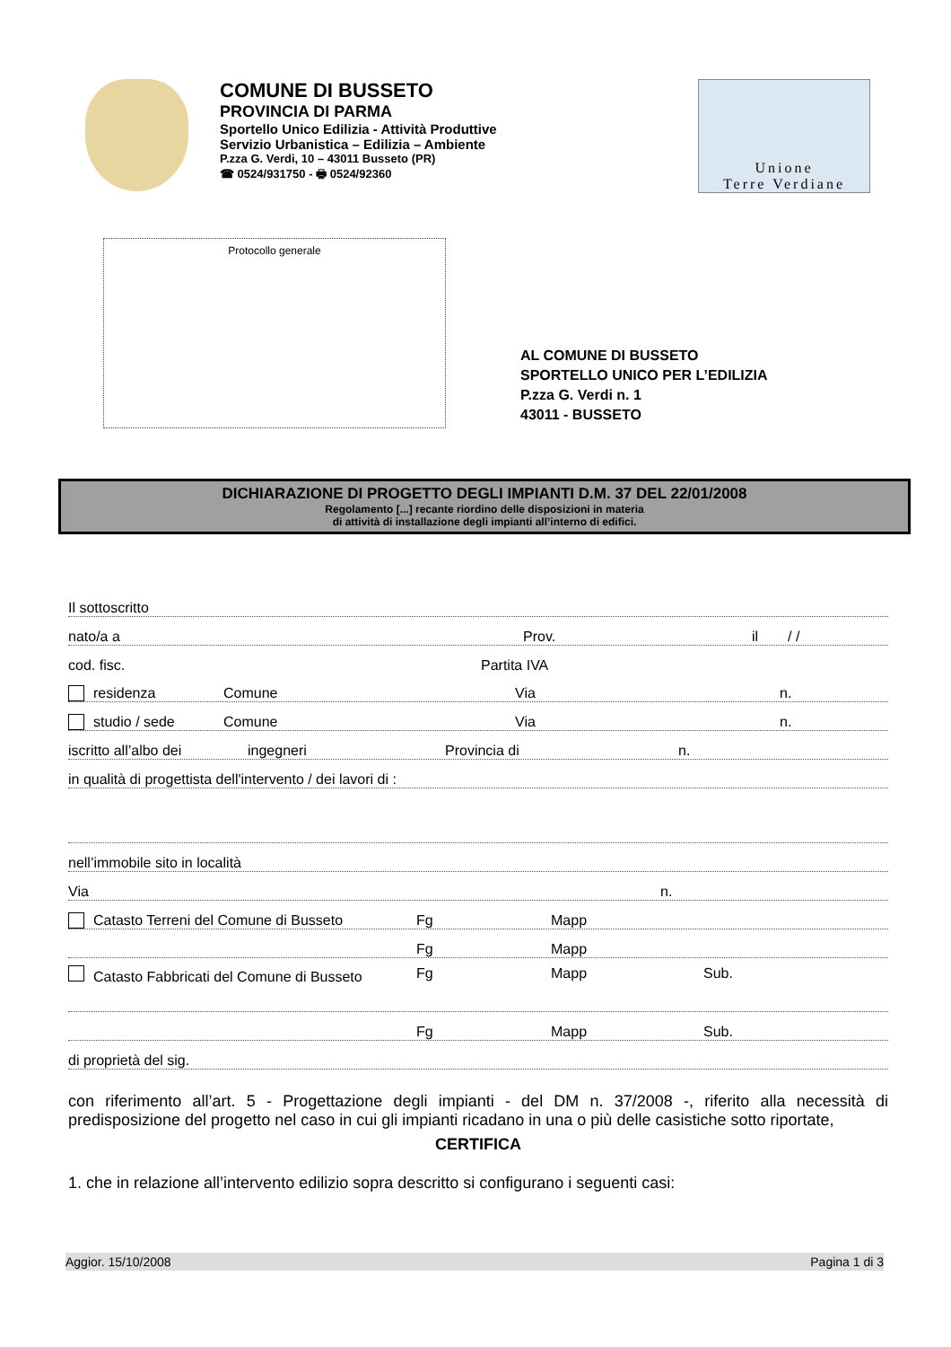COMUNE DI BUSSETO
PROVINCIA DI PARMA
Sportello Unico Edilizia - Attività Produttive
Servizio Urbanistica – Edilizia – Ambiente
P.zza G. Verdi, 10 – 43011 Busseto (PR)
☎ 0524/931750 - 🖶 0524/92360
Unione
Terre Verdiane
Protocollo generale
AL COMUNE DI BUSSETO
SPORTELLO UNICO PER L’EDILIZIA
P.zza G. Verdi n. 1
43011 - BUSSETO
DICHIARAZIONE DI PROGETTO DEGLI IMPIANTI D.M. 37 DEL 22/01/2008
Regolamento [...] recante riordino delle disposizioni in materia
di attività di installazione degli impianti all’interno di edifici.
Il sottoscritto
nato/a a Prov. il / /
cod. fisc. Partita IVA
residenza Comune Via n.
studio / sede Comune Via n.
iscritto all’albo dei ingegneri Provincia di n.
in qualità di progettista dell'intervento / dei lavori di :
nell’immobile sito in località
Via n.
Catasto Terreni del Comune di Busseto Fg Mapp
Fg Mapp
Catasto Fabbricati del Comune di Busseto Fg Mapp Sub.
Fg Mapp Sub.
di proprietà del sig.
con riferimento all’art. 5 - Progettazione degli impianti - del DM n. 37/2008 -, riferito alla necessità di predisposizione del progetto nel caso in cui gli impianti ricadano in una o più delle casistiche sotto riportate,
CERTIFICA
1. che in relazione all’intervento edilizio sopra descritto si configurano i seguenti casi:
Aggior. 15/10/2008 Pagina 1 di 3